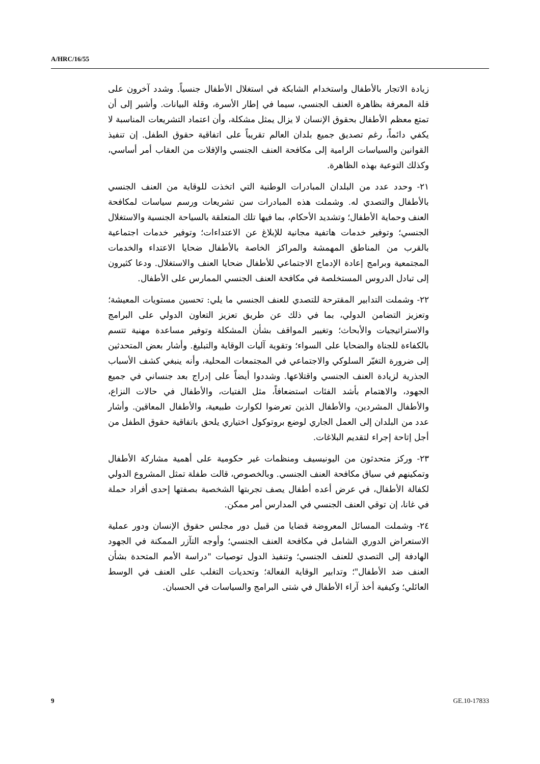A/HRC/16/55
زيادة الاتجار بالأطفال واستخدام الشابكة في استغلال الأطفال جنسياً. وشدد آخرون على قلة المعرفة بظاهرة العنف الجنسي، سيما في إطار الأسرة، وقلة البيانات. وأشير إلى أن تمتع معظم الأطفال بحقوق الإنسان لا يزال يمثل مشكلة، وأن اعتماد التشريعات المناسبة لا يكفي دائماً، رغم تصديق جميع بلدان العالم تقريباً على اتفاقية حقوق الطفل. إن تنفيذ القوانين والسياسات الرامية إلى مكافحة العنف الجنسي والإفلات من العقاب أمر أساسي، وكذلك التوعية بهذه الظاهرة.
٢١- وحدد عدد من البلدان المبادرات الوطنية التي اتخذت للوقاية من العنف الجنسي بالأطفال والتصدي له. وشملت هذه المبادرات سن تشريعات ورسم سياسات لمكافحة العنف وحماية الأطفال؛ وتشديد الأحكام، بما فيها تلك المتعلقة بالسياحة الجنسية والاستغلال الجنسي؛ وتوفير خدمات هاتفية مجانية للإبلاغ عن الاعتداءات؛ وتوفير خدمات اجتماعية بالقرب من المناطق المهمشة والمراكز الخاصة بالأطفال ضحايا الاعتداء والخدمات المجتمعية وبرامج إعادة الإدماج الاجتماعي للأطفال ضحايا العنف والاستغلال. ودعا كثيرون إلى تبادل الدروس المستخلصة في مكافحة العنف الجنسي الممارس على الأطفال.
٢٢- وشملت التدابير المقترحة للتصدي للعنف الجنسي ما يلي: تحسين مستويات المعيشة؛ وتعزيز التضامن الدولي، بما في ذلك عن طريق تعزيز التعاون الدولي على البرامج والاستراتيجيات والأبحاث؛ وتغيير المواقف بشأن المشكلة وتوفير مساعدة مهنية تتسم بالكفاءة للجناة والضحايا على السواء؛ وتقوية آليات الوقاية والتبليغ. وأشار بعض المتحدثين إلى ضرورة التغيّر السلوكي والاجتماعي في المجتمعات المحلية، وأنه ينبغي كشف الأسباب الجذرية لزيادة العنف الجنسي واقتلاعها. وشددوا أيضاً على إدراج بعد جنساني في جميع الجهود، والاهتمام بأشد الفئات استضعافاً، مثل الفتيات، والأطفال في حالات النزاع، والأطفال المشردين، والأطفال الذين تعرضوا لكوارث طبيعية، والأطفال المعاقين. وأشار عدد من البلدان إلى العمل الجاري لوضع بروتوكول اختياري يلحق باتفاقية حقوق الطفل من أجل إتاحة إجراء لتقديم البلاغات.
٢٣- وركز متحدثون من اليونيسيف ومنظمات غير حكومية على أهمية مشاركة الأطفال وتمكينهم في سياق مكافحة العنف الجنسي. وبالخصوص، قالت طفلة تمثل المشروع الدولي لكفالة الأطفال، في عرض أعده أطفال يصف تجربتها الشخصية بصفتها إحدى أفراد حملة في غانا، إن توقي العنف الجنسي في المدارس أمر ممكن.
٢٤- وشملت المسائل المعروضة قضايا من قبيل دور مجلس حقوق الإنسان ودور عملية الاستعراض الدوري الشامل في مكافحة العنف الجنسي؛ وأوجه التآزر الممكنة في الجهود الهادفة إلى التصدي للعنف الجنسي؛ وتنفيذ الدول توصيات "دراسة الأمم المتحدة بشأن العنف ضد الأطفال"؛ وتدابير الوقاية الفعالة؛ وتحديات التغلب على العنف في الوسط العائلي؛ وكيفية أخذ آراء الأطفال في شتى البرامج والسياسات في الحسبان.
9 GE.10-17833